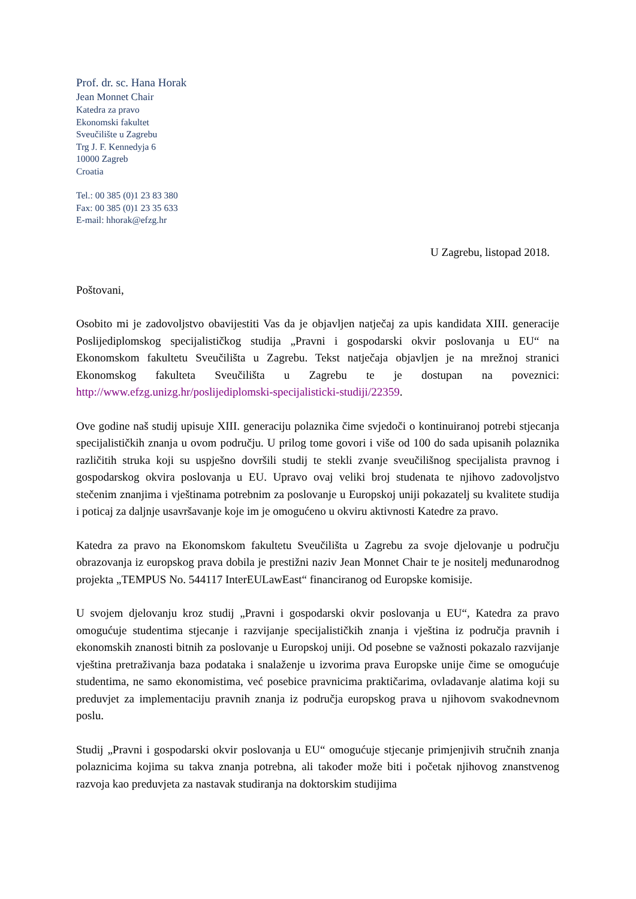Prof. dr. sc. Hana Horak
Jean Monnet Chair
Katedra za pravo
Ekonomski fakultet
Sveučilište u Zagrebu
Trg J. F. Kennedyja 6
10000 Zagreb
Croatia
Tel.: 00 385 (0)1 23 83 380
Fax: 00 385 (0)1 23 35 633
E-mail: hhorak@efzg.hr
U Zagrebu, listopad 2018.
Poštovani,
Osobito mi je zadovoljstvo obavijestiti Vas da je objavljen natječaj za upis kandidata XIII. generacije Poslijediplomskog specijalističkog studija „Pravni i gospodarski okvir poslovanja u EU“ na Ekonomskom fakultetu Sveučilišta u Zagrebu. Tekst natječaja objavljen je na mrežnoj stranici Ekonomskog fakulteta Sveučilišta u Zagrebu te je dostupan na poveznici: http://www.efzg.unizg.hr/poslijediplomski-specijalisticki-studiji/22359.
Ove godine naš studij upisuje XIII. generaciju polaznika čime svjedoči o kontinuiranoj potrebi stjecanja specijalističkih znanja u ovom području. U prilog tome govori i više od 100 do sada upisanih polaznika različitih struka koji su uspješno dovršili studij te stekli zvanje sveučilišnog specijalista pravnog i gospodarskog okvira poslovanja u EU. Upravo ovaj veliki broj studenata te njihovo zadovoljstvo stečenim znanjima i vještinama potrebnim za poslovanje u Europskoj uniji pokazatelj su kvalitete studija i poticaj za daljnje usavršavanje koje im je omogućeno u okviru aktivnosti Katedre za pravo.
Katedra za pravo na Ekonomskom fakultetu Sveučilišta u Zagrebu za svoje djelovanje u području obrazovanja iz europskog prava dobila je prestižni naziv Jean Monnet Chair te je nositelj međunarodnog projekta „TEMPUS No. 544117 InterEULawEast“ financiranog od Europske komisije.
U svojem djelovanju kroz studij „Pravni i gospodarski okvir poslovanja u EU“, Katedra za pravo omogućuje studentima stjecanje i razvijanje specijalističkih znanja i vještina iz područja pravnih i ekonomskih znanosti bitnih za poslovanje u Europskoj uniji. Od posebne se važnosti pokazalo razvijanje vještina pretraživanja baza podataka i snalaženje u izvorima prava Europske unije čime se omogućuje studentima, ne samo ekonomistima, već posebice pravnicima praktičarima, ovladavanje alatima koji su preduvjet za implementaciju pravnih znanja iz područja europskog prava u njihovom svakodnevnom poslu.
Studij „Pravni i gospodarski okvir poslovanja u EU“ omogućuje stjecanje primjenjivih stručnih znanja polaznicima kojima su takva znanja potrebna, ali također može biti i početak njihovog znanstvenog razvoja kao preduvjeta za nastavak studiranja na doktorskim studijima